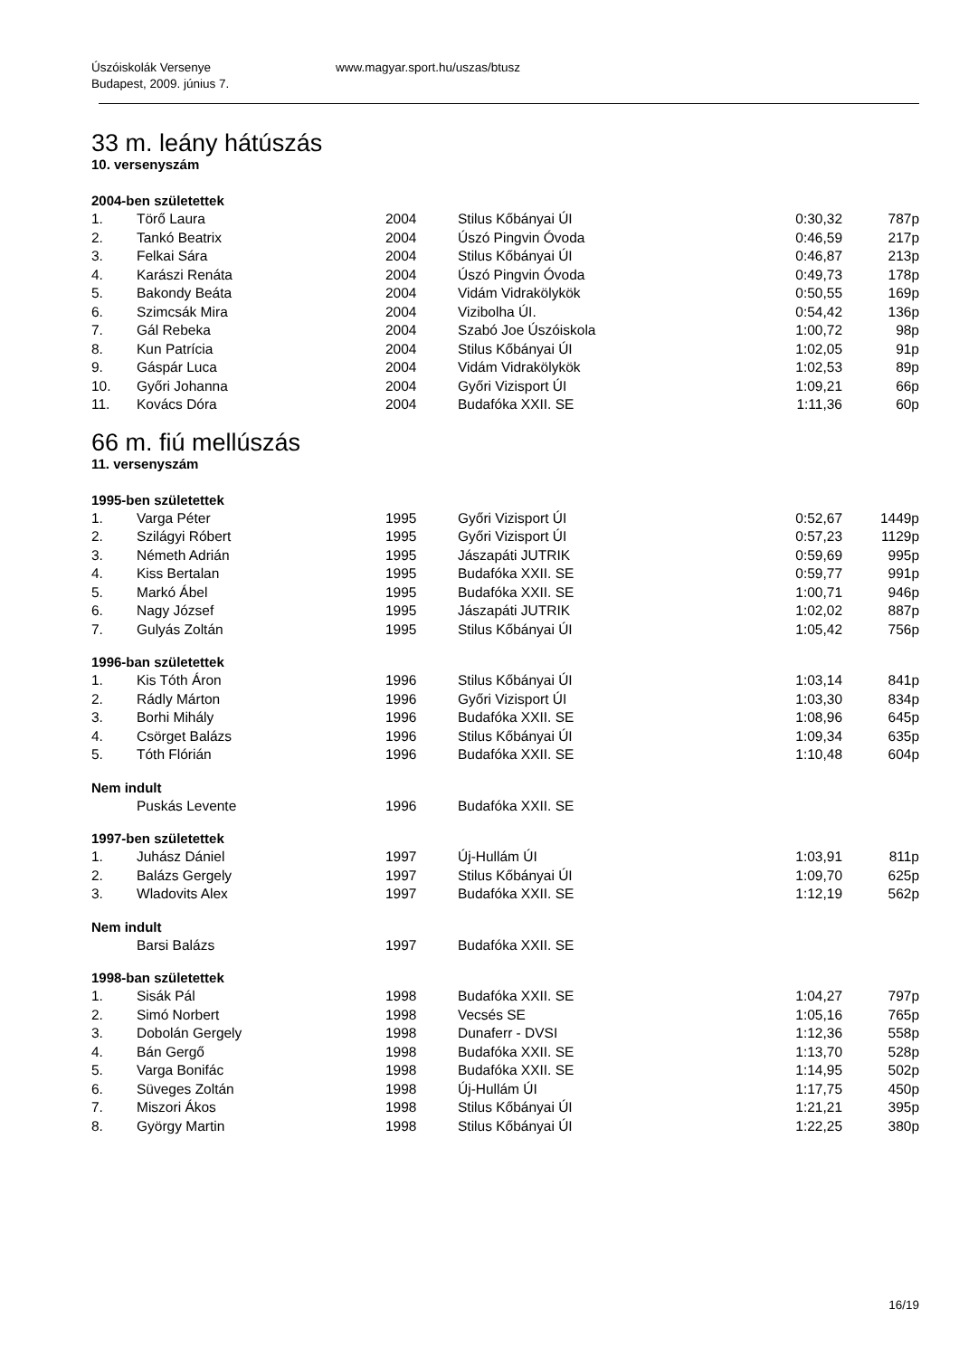Úszóiskolák Versenye
Budapest, 2009. június 7.
www.magyar.sport.hu/uszas/btusz
33 m. leány hátúszás
10. versenyszám
2004-ben születettek
| 1. | Törő Laura | 2004 | Stilus Kőbányai ÚI | 0:30,32 | 787p |
| 2. | Tankó Beatrix | 2004 | Úszó Pingvin Óvoda | 0:46,59 | 217p |
| 3. | Felkai Sára | 2004 | Stilus Kőbányai ÚI | 0:46,87 | 213p |
| 4. | Karászi Renáta | 2004 | Úszó Pingvin Óvoda | 0:49,73 | 178p |
| 5. | Bakondy Beáta | 2004 | Vidám Vidrakölykök | 0:50,55 | 169p |
| 6. | Szimcsák Mira | 2004 | Vizibolha ÚI. | 0:54,42 | 136p |
| 7. | Gál Rebeka | 2004 | Szabó Joe Úszóiskola | 1:00,72 | 98p |
| 8. | Kun Patrícia | 2004 | Stilus Kőbányai ÚI | 1:02,05 | 91p |
| 9. | Gáspár Luca | 2004 | Vidám Vidrakölykök | 1:02,53 | 89p |
| 10. | Győri Johanna | 2004 | Győri Vizisport ÚI | 1:09,21 | 66p |
| 11. | Kovács Dóra | 2004 | Budafóka XXII. SE | 1:11,36 | 60p |
66 m. fiú mellúszás
11. versenyszám
1995-ben születettek
| 1. | Varga Péter | 1995 | Győri Vizisport ÚI | 0:52,67 | 1449p |
| 2. | Szilágyi Róbert | 1995 | Győri Vizisport ÚI | 0:57,23 | 1129p |
| 3. | Németh Adrián | 1995 | Jászapáti JUTRIK | 0:59,69 | 995p |
| 4. | Kiss Bertalan | 1995 | Budafóka XXII. SE | 0:59,77 | 991p |
| 5. | Markó Ábel | 1995 | Budafóka XXII. SE | 1:00,71 | 946p |
| 6. | Nagy József | 1995 | Jászapáti JUTRIK | 1:02,02 | 887p |
| 7. | Gulyás Zoltán | 1995 | Stilus Kőbányai ÚI | 1:05,42 | 756p |
1996-ban születettek
| 1. | Kis Tóth Áron | 1996 | Stilus Kőbányai ÚI | 1:03,14 | 841p |
| 2. | Rádly Márton | 1996 | Győri Vizisport ÚI | 1:03,30 | 834p |
| 3. | Borhi Mihály | 1996 | Budafóka XXII. SE | 1:08,96 | 645p |
| 4. | Csörget Balázs | 1996 | Stilus Kőbányai ÚI | 1:09,34 | 635p |
| 5. | Tóth Flórián | 1996 | Budafóka XXII. SE | 1:10,48 | 604p |
Nem indult
| | Puskás Levente | 1996 | Budafóka XXII. SE | | |
1997-ben születettek
| 1. | Juhász Dániel | 1997 | Új-Hullám ÚI | 1:03,91 | 811p |
| 2. | Balázs Gergely | 1997 | Stilus Kőbányai ÚI | 1:09,70 | 625p |
| 3. | Wladovits Alex | 1997 | Budafóka XXII. SE | 1:12,19 | 562p |
Nem indult
| | Barsi Balázs | 1997 | Budafóka XXII. SE | | |
1998-ban születettek
| 1. | Sisák Pál | 1998 | Budafóka XXII. SE | 1:04,27 | 797p |
| 2. | Simó Norbert | 1998 | Vecsés SE | 1:05,16 | 765p |
| 3. | Dobolán Gergely | 1998 | Dunaferr - DVSI | 1:12,36 | 558p |
| 4. | Bán Gergő | 1998 | Budafóka XXII. SE | 1:13,70 | 528p |
| 5. | Varga Bonifác | 1998 | Budafóka XXII. SE | 1:14,95 | 502p |
| 6. | Süveges Zoltán | 1998 | Új-Hullám ÚI | 1:17,75 | 450p |
| 7. | Miszori Ákos | 1998 | Stilus Kőbányai ÚI | 1:21,21 | 395p |
| 8. | György Martin | 1998 | Stilus Kőbányai ÚI | 1:22,25 | 380p |
16/19